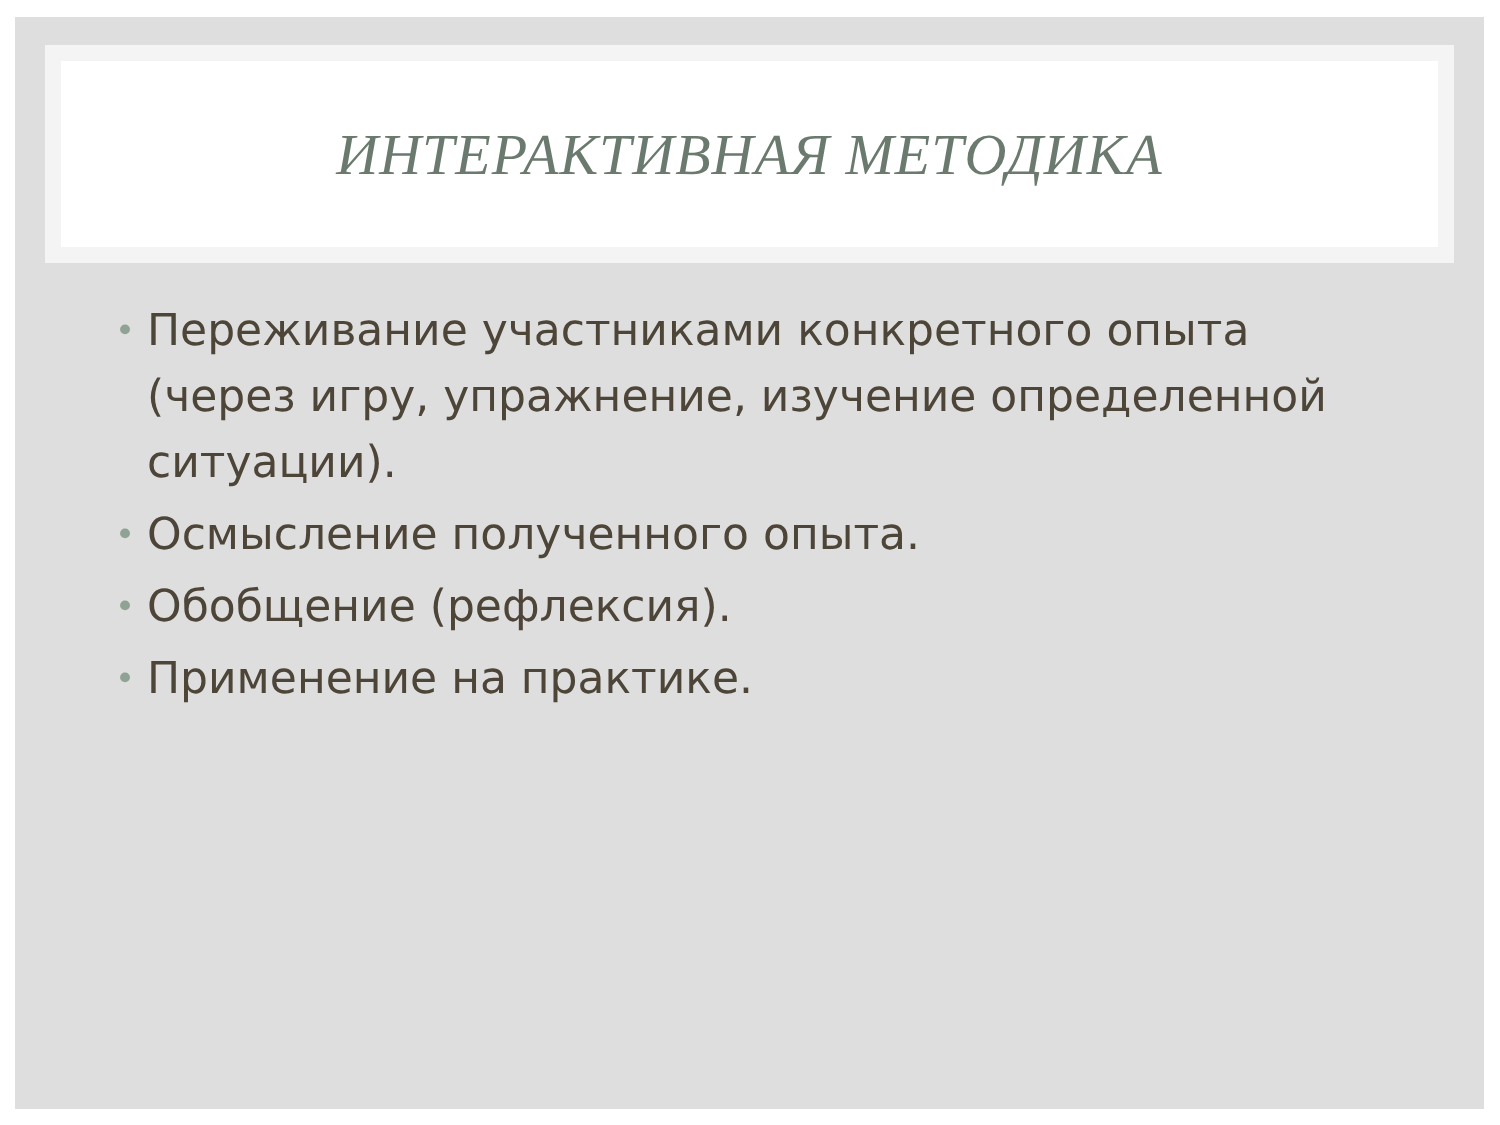ИНТЕРАКТИВНАЯ МЕТОДИКА
• Переживание участниками конкретного опыта (через игру, упражнение, изучение определенной ситуации).
• Осмысление полученного опыта.
• Обобщение (рефлексия).
• Применение на практике.